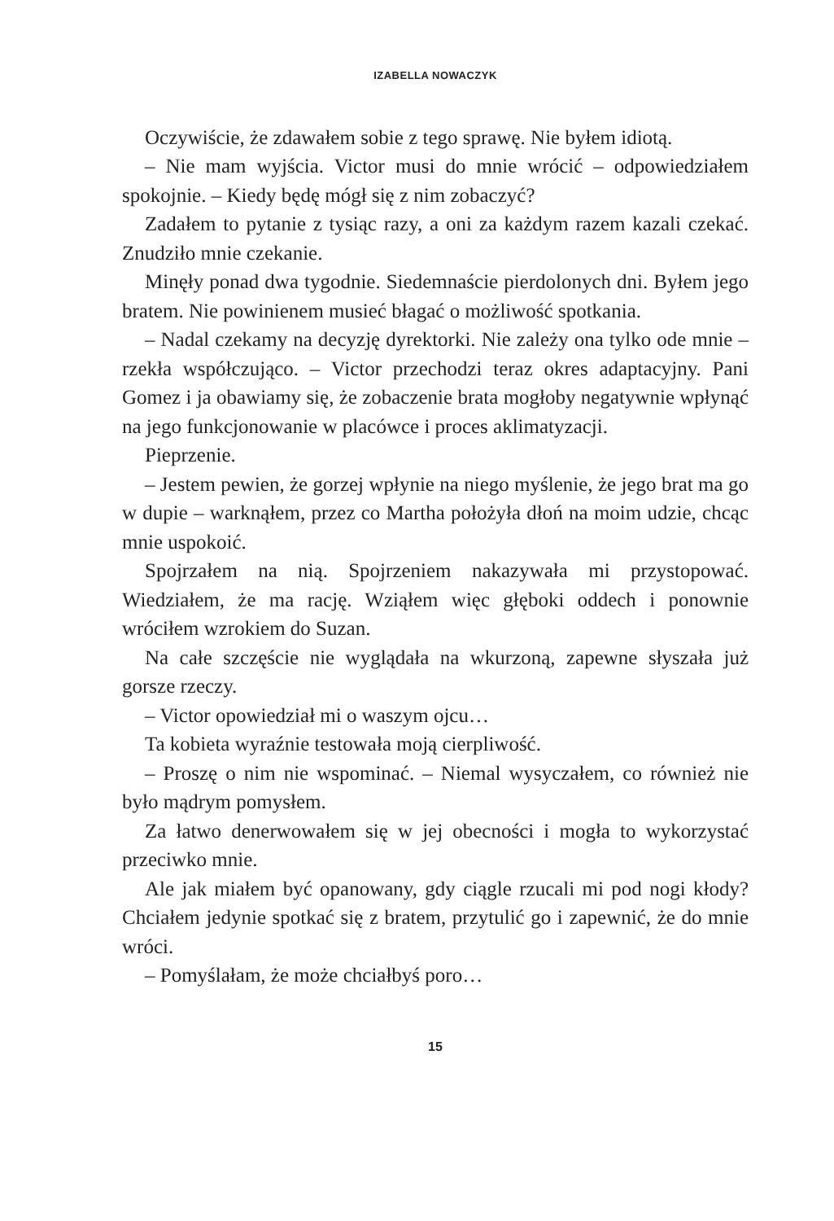IZABELLA NOWACZYK
Oczywiście, że zdawałem sobie z tego sprawę. Nie byłem idiotą.
– Nie mam wyjścia. Victor musi do mnie wrócić – odpowiedziałem spokojnie. – Kiedy będę mógł się z nim zobaczyć?
Zadałem to pytanie z tysiąc razy, a oni za każdym razem kazali czekać. Znudziło mnie czekanie.
Minęły ponad dwa tygodnie. Siedemnaście pierdolonych dni. Byłem jego bratem. Nie powinienem musieć błagać o możliwość spotkania.
– Nadal czekamy na decyzję dyrektorki. Nie zależy ona tylko ode mnie – rzekła współczująco. – Victor przechodzi teraz okres adaptacyjny. Pani Gomez i ja obawiamy się, że zobaczenie brata mogłoby negatywnie wpłynąć na jego funkcjonowanie w placówce i proces aklimatyzacji.
Pieprzenie.
– Jestem pewien, że gorzej wpłynie na niego myślenie, że jego brat ma go w dupie – warknąłem, przez co Martha położyła dłoń na moim udzie, chcąc mnie uspokoić.
Spojrzałem na nią. Spojrzeniem nakazywała mi przystopować. Wiedziałem, że ma rację. Wziąłem więc głęboki oddech i ponownie wróciłem wzrokiem do Suzan.
Na całe szczęście nie wyglądała na wkurzoną, zapewne słyszała już gorsze rzeczy.
– Victor opowiedział mi o waszym ojcu…
Ta kobieta wyraźnie testowała moją cierpliwość.
– Proszę o nim nie wspominać. – Niemal wysyczałem, co również nie było mądrym pomysłem.
Za łatwo denerwowałem się w jej obecności i mogła to wykorzystać przeciwko mnie.
Ale jak miałem być opanowany, gdy ciągle rzucali mi pod nogi kłody? Chciałem jedynie spotkać się z bratem, przytulić go i zapewnić, że do mnie wróci.
– Pomyślałam, że może chciałbyś poro…
15